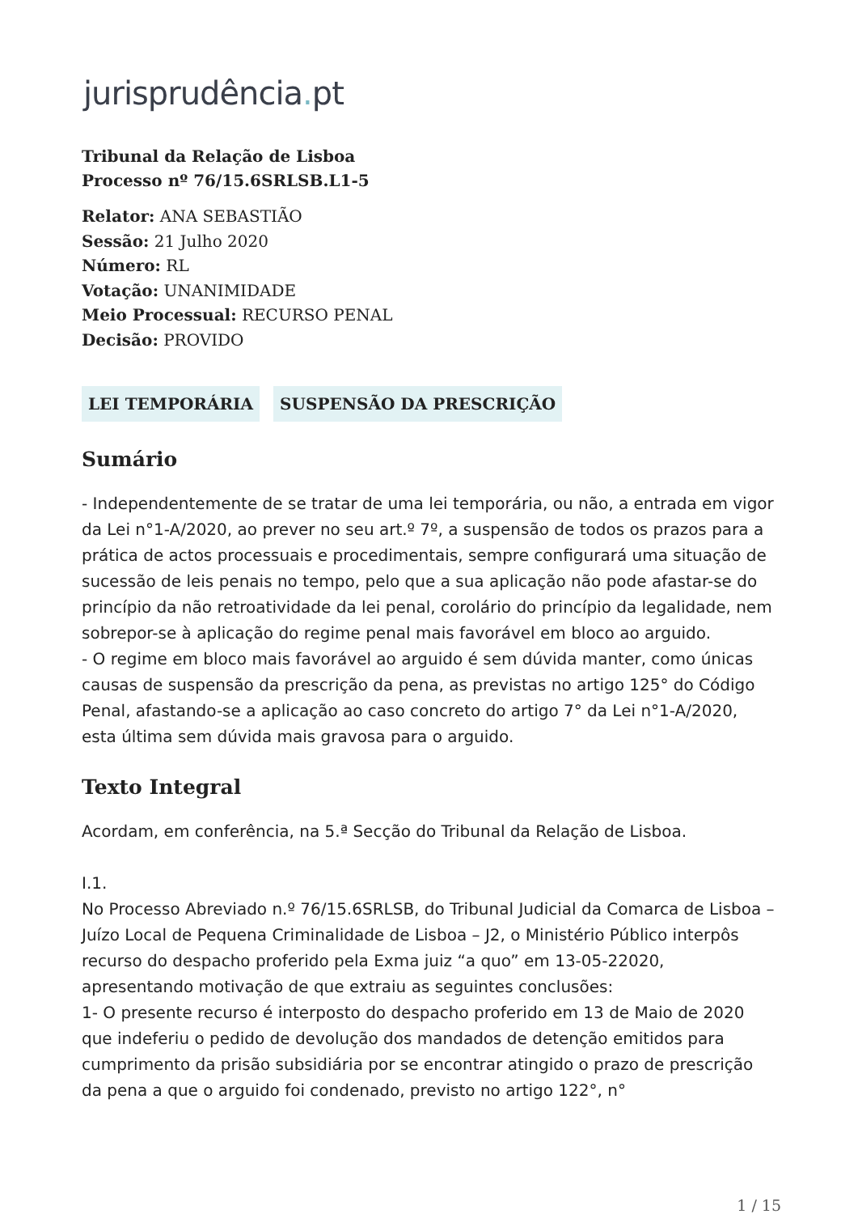jurisprudência. pt
Tribunal da Relação de Lisboa
Processo nº 76/15.6SRLSB.L1-5
Relator: ANA SEBASTIÃO
Sessão: 21 Julho 2020
Número: RL
Votação: UNANIMIDADE
Meio Processual: RECURSO PENAL
Decisão: PROVIDO
LEI TEMPORÁRIA SUSPENSÃO DA PRESCRIÇÃO
Sumário
- Independentemente de se tratar de uma lei temporária, ou não, a entrada em vigor da Lei n°1-A/2020, ao prever no seu art.º 7º, a suspensão de todos os prazos para a prática de actos processuais e procedimentais, sempre configurará uma situação de sucessão de leis penais no tempo, pelo que a sua aplicação não pode afastar-se do princípio da não retroatividade da lei penal, corolário do princípio da legalidade, nem sobrepor-se à aplicação do regime penal mais favorável em bloco ao arguido.
- O regime em bloco mais favorável ao arguido é sem dúvida manter, como únicas causas de suspensão da prescrição da pena, as previstas no artigo 125° do Código Penal, afastando-se a aplicação ao caso concreto do artigo 7° da Lei n°1-A/2020, esta última sem dúvida mais gravosa para o arguido.
Texto Integral
Acordam, em conferência, na 5.ª Secção do Tribunal da Relação de Lisboa.
I.1.
No Processo Abreviado n.º 76/15.6SRLSB, do Tribunal Judicial da Comarca de Lisboa – Juízo Local de Pequena Criminalidade de Lisboa – J2, o Ministério Público interpôs recurso do despacho proferido pela Exma juiz “a quo” em 13-05-22020, apresentando motivação de que extraiu as seguintes conclusões:
1- O presente recurso é interposto do despacho proferido em 13 de Maio de 2020 que indeferiu o pedido de devolução dos mandados de detenção emitidos para cumprimento da prisão subsidiária por se encontrar atingido o prazo de prescrição da pena a que o arguido foi condenado, previsto no artigo 122°, n°
1 / 15